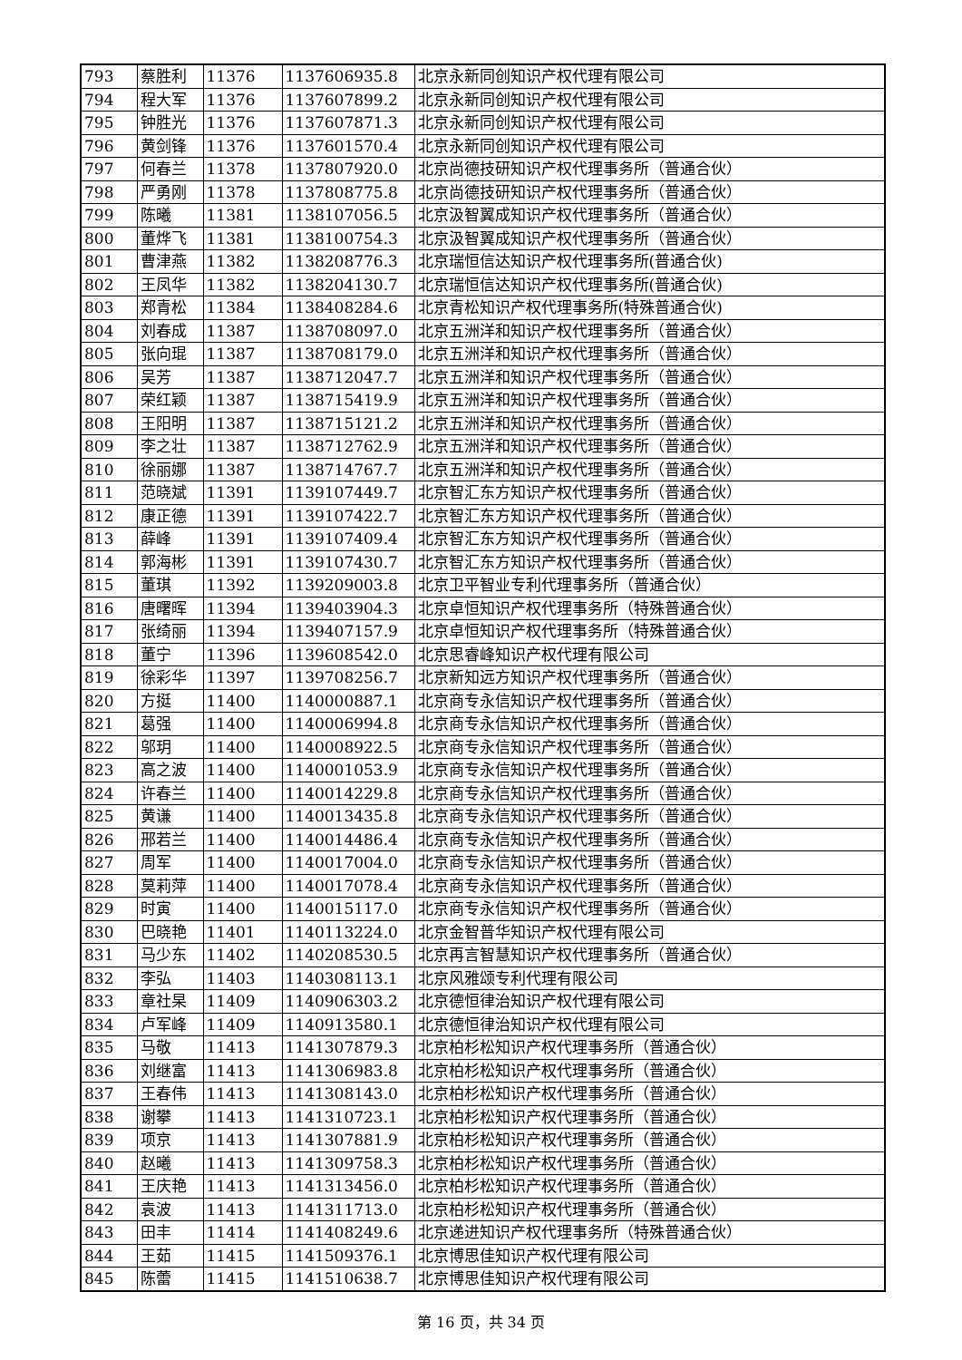| 793 | 蔡胜利 | 11376 | 1137606935.8 | 北京永新同创知识产权代理有限公司 |
| 794 | 程大军 | 11376 | 1137607899.2 | 北京永新同创知识产权代理有限公司 |
| 795 | 钟胜光 | 11376 | 1137607871.3 | 北京永新同创知识产权代理有限公司 |
| 796 | 黄剑锋 | 11376 | 1137601570.4 | 北京永新同创知识产权代理有限公司 |
| 797 | 何春兰 | 11378 | 1137807920.0 | 北京尚德技研知识产权代理事务所（普通合伙） |
| 798 | 严勇刚 | 11378 | 1137808775.8 | 北京尚德技研知识产权代理事务所（普通合伙） |
| 799 | 陈曦 | 11381 | 1138107056.5 | 北京汲智翼成知识产权代理事务所（普通合伙） |
| 800 | 董烨飞 | 11381 | 1138100754.3 | 北京汲智翼成知识产权代理事务所（普通合伙） |
| 801 | 曹津燕 | 11382 | 1138208776.3 | 北京瑞恒信达知识产权代理事务所(普通合伙) |
| 802 | 王凤华 | 11382 | 1138204130.7 | 北京瑞恒信达知识产权代理事务所(普通合伙) |
| 803 | 郑青松 | 11384 | 1138408284.6 | 北京青松知识产权代理事务所(特殊普通合伙) |
| 804 | 刘春成 | 11387 | 1138708097.0 | 北京五洲洋和知识产权代理事务所（普通合伙） |
| 805 | 张向琨 | 11387 | 1138708179.0 | 北京五洲洋和知识产权代理事务所（普通合伙） |
| 806 | 吴芳 | 11387 | 1138712047.7 | 北京五洲洋和知识产权代理事务所（普通合伙） |
| 807 | 荣红颖 | 11387 | 1138715419.9 | 北京五洲洋和知识产权代理事务所（普通合伙） |
| 808 | 王阳明 | 11387 | 1138715121.2 | 北京五洲洋和知识产权代理事务所（普通合伙） |
| 809 | 李之壮 | 11387 | 1138712762.9 | 北京五洲洋和知识产权代理事务所（普通合伙） |
| 810 | 徐丽娜 | 11387 | 1138714767.7 | 北京五洲洋和知识产权代理事务所（普通合伙） |
| 811 | 范晓斌 | 11391 | 1139107449.7 | 北京智汇东方知识产权代理事务所（普通合伙） |
| 812 | 康正德 | 11391 | 1139107422.7 | 北京智汇东方知识产权代理事务所（普通合伙） |
| 813 | 薛峰 | 11391 | 1139107409.4 | 北京智汇东方知识产权代理事务所（普通合伙） |
| 814 | 郭海彬 | 11391 | 1139107430.7 | 北京智汇东方知识产权代理事务所（普通合伙） |
| 815 | 董琪 | 11392 | 1139209003.8 | 北京卫平智业专利代理事务所（普通合伙） |
| 816 | 唐曙晖 | 11394 | 1139403904.3 | 北京卓恒知识产权代理事务所（特殊普通合伙） |
| 817 | 张绮丽 | 11394 | 1139407157.9 | 北京卓恒知识产权代理事务所（特殊普通合伙） |
| 818 | 董宁 | 11396 | 1139608542.0 | 北京思睿峰知识产权代理有限公司 |
| 819 | 徐彩华 | 11397 | 1139708256.7 | 北京新知远方知识产权代理事务所（普通合伙） |
| 820 | 方挺 | 11400 | 1140000887.1 | 北京商专永信知识产权代理事务所（普通合伙） |
| 821 | 葛强 | 11400 | 1140006994.8 | 北京商专永信知识产权代理事务所（普通合伙） |
| 822 | 邬玥 | 11400 | 1140008922.5 | 北京商专永信知识产权代理事务所（普通合伙） |
| 823 | 高之波 | 11400 | 1140001053.9 | 北京商专永信知识产权代理事务所（普通合伙） |
| 824 | 许春兰 | 11400 | 1140014229.8 | 北京商专永信知识产权代理事务所（普通合伙） |
| 825 | 黄谦 | 11400 | 1140013435.8 | 北京商专永信知识产权代理事务所（普通合伙） |
| 826 | 邢若兰 | 11400 | 1140014486.4 | 北京商专永信知识产权代理事务所（普通合伙） |
| 827 | 周军 | 11400 | 1140017004.0 | 北京商专永信知识产权代理事务所（普通合伙） |
| 828 | 莫莉萍 | 11400 | 1140017078.4 | 北京商专永信知识产权代理事务所（普通合伙） |
| 829 | 时寅 | 11400 | 1140015117.0 | 北京商专永信知识产权代理事务所（普通合伙） |
| 830 | 巴晓艳 | 11401 | 1140113224.0 | 北京金智普华知识产权代理有限公司 |
| 831 | 马少东 | 11402 | 1140208530.5 | 北京再言智慧知识产权代理事务所（普通合伙） |
| 832 | 李弘 | 11403 | 1140308113.1 | 北京风雅颂专利代理有限公司 |
| 833 | 章社杲 | 11409 | 1140906303.2 | 北京德恒律治知识产权代理有限公司 |
| 834 | 卢军峰 | 11409 | 1140913580.1 | 北京德恒律治知识产权代理有限公司 |
| 835 | 马敬 | 11413 | 1141307879.3 | 北京柏杉松知识产权代理事务所（普通合伙） |
| 836 | 刘继富 | 11413 | 1141306983.8 | 北京柏杉松知识产权代理事务所（普通合伙） |
| 837 | 王春伟 | 11413 | 1141308143.0 | 北京柏杉松知识产权代理事务所（普通合伙） |
| 838 | 谢攀 | 11413 | 1141310723.1 | 北京柏杉松知识产权代理事务所（普通合伙） |
| 839 | 项京 | 11413 | 1141307881.9 | 北京柏杉松知识产权代理事务所（普通合伙） |
| 840 | 赵曦 | 11413 | 1141309758.3 | 北京柏杉松知识产权代理事务所（普通合伙） |
| 841 | 王庆艳 | 11413 | 1141313456.0 | 北京柏杉松知识产权代理事务所（普通合伙） |
| 842 | 袁波 | 11413 | 1141311713.0 | 北京柏杉松知识产权代理事务所（普通合伙） |
| 843 | 田丰 | 11414 | 1141408249.6 | 北京递进知识产权代理事务所（特殊普通合伙） |
| 844 | 王茹 | 11415 | 1141509376.1 | 北京博思佳知识产权代理有限公司 |
| 845 | 陈蕾 | 11415 | 1141510638.7 | 北京博思佳知识产权代理有限公司 |
第 16 页，共 34 页